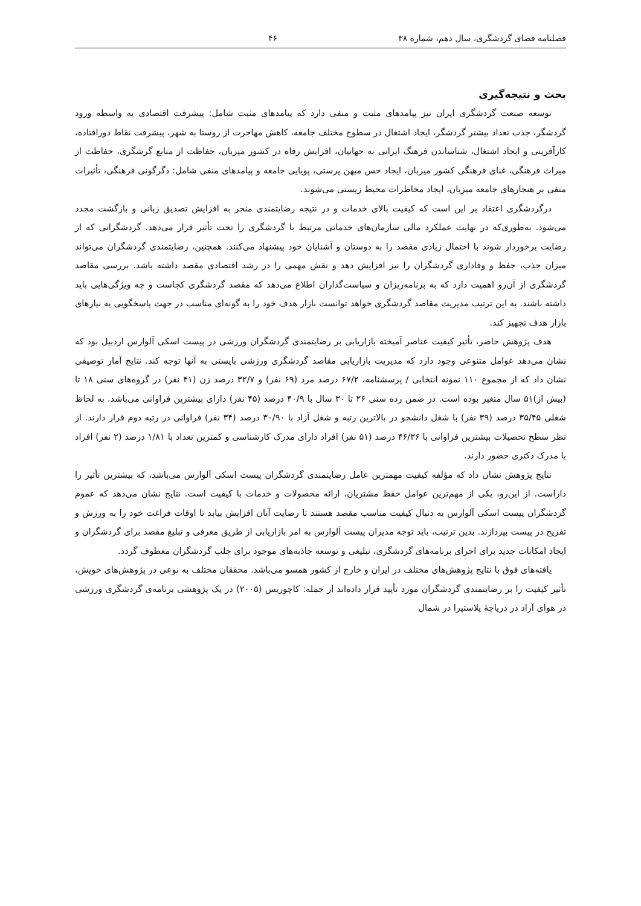فصلنامه فضای گردشگری، سال دهم، شماره ۳۸ ۴۶
بحث و نتیجه‌گیری
توسعه صنعت گردشگری ایران نیز پیامدهای مثبت و منفی دارد که پیامدهای مثبت شامل: پیشرفت اقتصادی به واسطه ورود گردشگر، جذب تعداد بیشتر گردشگر، ایجاد اشتغال در سطوح مختلف جامعه، کاهش مهاجرت از روستا به شهر، پیشرفت نقاط دورافتاده، کارآفرینی و ایجاد اشتغال، شناساندن فرهنگ ایرانی به جهانیان، افزایش رفاه در کشور میزبان، حفاظت از منابع گرشگری، حفاظت از میراث فرهنگی، غنای فرهنگی کشور میزبان، ایجاد حس میهن پرستی، پویایی جامعه و پیامدهای منفی شامل: دگرگونی فرهنگی، تأثیرات منفی بر هنجارهای جامعه میزبان، ایجاد مخاطرات محیط زیستی می‌شوند.
درگردشگری اعتقاد بر این است که کیفیت بالای خدمات و در نتیجه رضایتمندی منجر به افزایش تصدیق زبانی و بازگشت مجدد می‌شود. به‌طوری‌که در نهایت عملکرد مالی سازمان‌های خدماتی مرتبط با گردشگری را تحت تأثیر قرار می‌دهد. گردشگرانی که از رضایت برخوردار شوند با احتمال زیادی مقصد را به دوستان و آشنایان خود پیشنهاد می‌کنند. همچنین، رضایتمندی گردشگران می‌تواند میزان جذب، حفظ و وفاداری گردشگران را نیز افزایش دهد و نقش مهمی را در رشد اقتصادی مقصد داشته باشد. بررسی مقاصد گردشگری از آن‌رو اهمیت دارد که به برنامه‌ریزان و سیاست‌گذاران اطلاع می‌دهد که مقصد گردشگری کجاست و چه ویژگی‌هایی باید داشته باشند. به این ترتیب مدیریت مقاصد گردشگری خواهد توانست بازار هدف خود را به گونه‌ای مناسب در جهت پاسخگویی به نیازهای بازار هدف تجهیز کند.
هدف پژوهش حاضر، تأثیر کیفیت عناصر آمیخته بازاریابی بر رضایتمندی گردشگران ورزشی در پیست اسکی آلوارس اردبیل بود که نشان می‌دهد عوامل متنوعی وجود دارد که مدیریت بازاریابی مقاصد گردشگری ورزشی بایستی به آنها توجه کند. نتایج آمار توصیفی نشان داد که از مجموع ۱۱۰ نمونه انتخابی / پرسشنامه، ۶۷/۲ درصد مرد (۶۹ نفر) و ۳۲/۷ درصد زن (۴۱ نفر) در گروه‌های سنی ۱۸ تا (بیش از)۵۱ سال متغیر بوده است. در ضمن رده سنی ۲۶ تا ۳۰ سال با ۴۰/۹ درصد (۴۵ نفر) دارای بیشترین فراوانی می‌باشد. به لحاظ شغلی ۳۵/۴۵ درصد (۳۹ نفر) با شغل دانشجو در بالاترین رتبه و شغل آزاد با ۳۰/۹۰ درصد (۳۴ نفر) فراوانی در رتبه دوم قرار دارند. از نظر سطح تحصیلات بیشترین فراوانی با ۴۶/۳۶ درصد (۵۱ نفر) افراد دارای مدرک کارشناسی و کمترین تعداد با ۱/۸۱ درصد (۲ نفر) افراد با مدرک دکتری حضور دارند.
نتایج پژوهش نشان داد که مؤلفه کیفیت مهمترین عامل رضایتمندی گردشگران پیست اسکی آلوارس می‌باشد، که بیشترین تأثیر را داراست. از این‌رو، یکی از مهم‌ترین عوامل حفظ مشتریان، ارائه محصولات و خدمات با کیفیت است. نتایج نشان می‌دهد که عموم گردشگران پیست اسکی آلوارس به دنبال کیفیت مناسب مقصد هستند تا رضایت آنان افزایش بیابد تا اوقات فراغت خود را به ورزش و تفریح در پیست بپردازند. بدین ترتیب، باید توجه مدیران پیست آلوارس به امر بازاریابی از طریق معرفی و تبلیغ مقصد برای گردشگران و ایجاد امکانات جدید برای اجرای برنامه‌های گردشگری، تبلیغی و توسعه جاذبه‌های موجود برای جلب گردشگران معطوف گردد.
یافته‌های فوق با نتایج پژوهش‌های مختلف در ایران و خارج از کشور همسو می‌باشد. محققان مختلف به نوعی در پژوهش‌های خویش، تأثیر کیفیت را بر رضایتمندی گردشگران مورد تأیید قرار داده‌اند از جمله: کاچوریس (۲۰۰۵) در یک پژوهشی برنامه‌ی گردشگری ورزشی در هوای آزاد در دریاچهٔ پلاستیرا در شمال